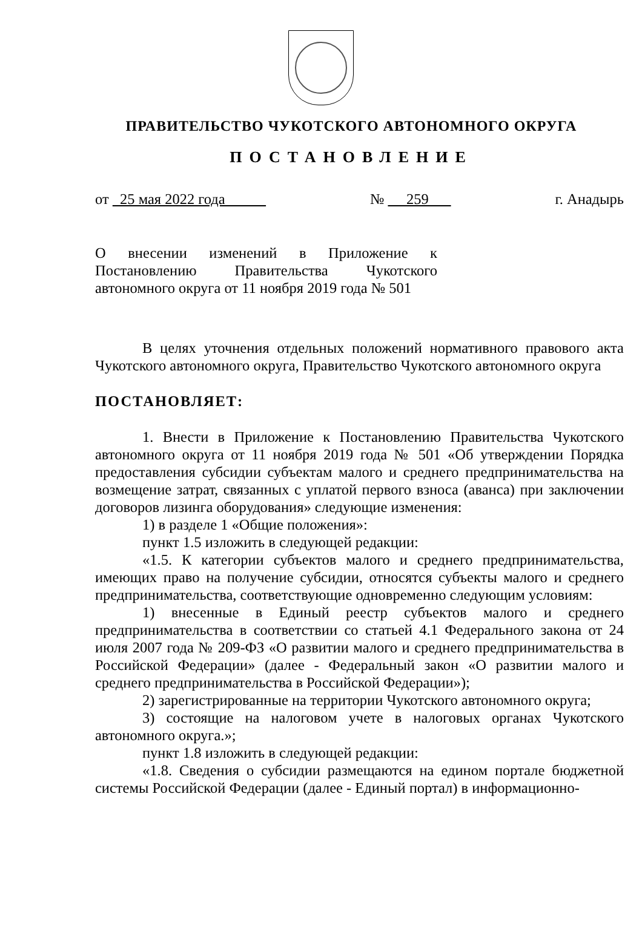ПРАВИТЕЛЬСТВО ЧУКОТСКОГО АВТОНОМНОГО ОКРУГА
ПОСТАНОВЛЕНИЕ
от 25 мая 2022 года № 259 г. Анадырь
О внесении изменений в Приложение к Постановлению Правительства Чукотского автономного округа от 11 ноября 2019 года № 501
В целях уточнения отдельных положений нормативного правового акта Чукотского автономного округа, Правительство Чукотского автономного округа
ПОСТАНОВЛЯЕТ:
1. Внести в Приложение к Постановлению Правительства Чукотского автономного округа от 11 ноября 2019 года № 501 «Об утверждении Порядка предоставления субсидии субъектам малого и среднего предпринимательства на возмещение затрат, связанных с уплатой первого взноса (аванса) при заключении договоров лизинга оборудования» следующие изменения:
1) в разделе 1 «Общие положения»:
пункт 1.5 изложить в следующей редакции:
«1.5. К категории субъектов малого и среднего предпринимательства, имеющих право на получение субсидии, относятся субъекты малого и среднего предпринимательства, соответствующие одновременно следующим условиям:
1) внесенные в Единый реестр субъектов малого и среднего предпринимательства в соответствии со статьей 4.1 Федерального закона от 24 июля 2007 года № 209-ФЗ «О развитии малого и среднего предпринимательства в Российской Федерации» (далее - Федеральный закон «О развитии малого и среднего предпринимательства в Российской Федерации»);
2) зарегистрированные на территории Чукотского автономного округа;
3) состоящие на налоговом учете в налоговых органах Чукотского автономного округа.»;
пункт 1.8 изложить в следующей редакции:
«1.8. Сведения о субсидии размещаются на едином портале бюджетной системы Российской Федерации (далее - Единый портал) в информационно-